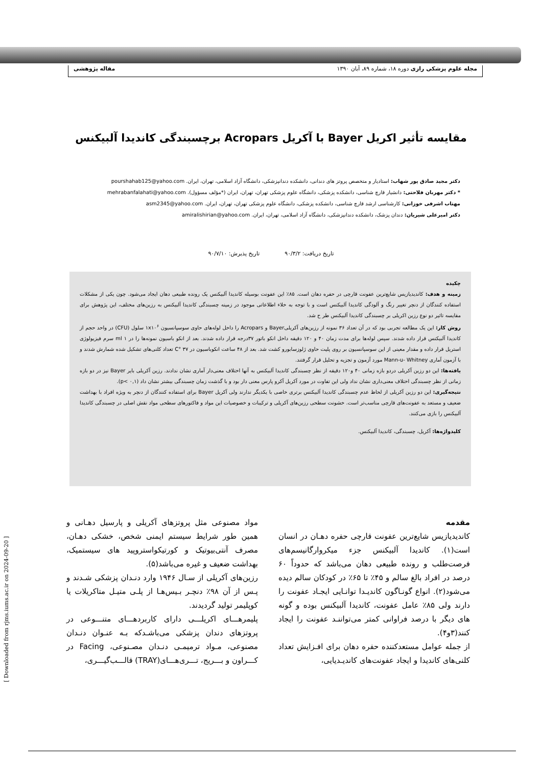مجله علوم پزشکی رازی دوره ۱۸، شماره ۸۹، آبان ۱۳۹۰ مقاله پژوهشی
[ Downloaded from rjms.iums.ac.ir on 2024-09-20 ]
مقایسه تأثیر اکریل Bayer با آکریل Acropars برچسبندگی کاندیدا آلبیکنس
دکتر مجید صادق پور شهاب: استادیار و متخصص پروتز های دندانی، دانشکده دندانپزشکی، دانشگاه آزاد اسلامی، تهران، ایران. pourshahab125@yahoo.com
* دکتر مهربان فلاحتی: دانشیار قارچ شناسی، دانشکده پزشکی، دانشگاه علوم پزشکی تهران، تهران، ایران (*مؤلف مسؤول). mehrabanfalahati@yahoo.com
مهتاب اشرفی خوزانی: کارشناسی ارشد قارچ شناسی، دانشکده پزشکی، دانشگاه علوم پزشکی تهران، تهران، ایران. asm2345@yahoo.com
دکتر امیرعلی شیریان: دندان پزشک، دانشکده دندانپزشکی، دانشگاه آزاد اسلامی، تهران، ایران. amiralishirian@yahoo.com
تاریخ دریافت: ۹۰/۳/۲ تاریخ پذیرش: ۹۰/۷/۱۰
چکیده
زمینه و هدف: کاندیدیازیس شایع‌ترین عفونت قارچی در حفره دهان است. ۸۵٪ این عفونت بوسیله کاندیدا آلبیکنس یک رونده طبیعی دهان ایجاد می‌شود. چون یکی از مشکلات استفاده کنندگان از دنچر تغییر رنگ و آلودگی کاندیدا آلبیکنس است و با توجه به خلاء اطلاعاتی موجود در زمینه چسبندگی کاندیدا آلبیکنس به رزین‌های مختلف، این پژوهش برای مقایسه تاثیر دو نوع رزین اکریلی بر چسبندگی کاندیدا آلبیکنس طر ح شد.
روش کار: این یک مطالعه تجربی بود که در آن تعداد ۳۶ نمونه از رزین‌های آکریلیBayer و Acropars را داخل لوله‌های حاوی سوسپانسیون ۱x۱۰<sup>۶</sup> سلول (CFU) در واحد حجم از کاندیدا آلبیکنس قرار داده شدند. سپس لوله‌ها برای مدت زمان ۴۰ و ۱۲۰ دقیقه داخل انکو باتور ۳۷درجه قرار داده شدند. بعد از انکو باسیون نمونه‌ها را در ml ۱ سرم فیزیولوژی استریل قرار داده و مقدار معینی از این سوسپانسیون بر روی پلیت حاوی ژلوزسابورو کشت شد. بعد از ۴۸ ساعت انکوباسیون در C° ۳۷ تعداد کلنی‌های تشکیل شده شمارش شدند و با آزمون آماری Mann-u- Whitney مورد آزمون و تجزیه و تحلیل قرار گرفتند.
یافته‌ها: این دو رزین آکریلی دردو بازه زمانی ۴۰ و۱۲۰ دقیقه از نظر چسبندگی کاندیدا آلبیکنس به آنها اختلاف معنی‌دار آماری نشان ندادند. رزین آکریلی بایر Bayer نیز در دو بازه زمانی از نظر چسبندگی اختلاف معنی‌داری نشان نداد ولی این تفاوت در مورد آکریل آکرو پارس معنی دار بود و با گذشت زمان چسبندگی بیشتر نشان داد (p< ۰,۱).
نتیجه‌گیری: این دو رزین آکریلی از لحاظ عدم چسبندگی کاندیدا آلبیکنس برتری خاصی با یکدیگر ندارند ولی آکریل Bayer برای استفاده کنندگان از دنچر به ویژه افراد با بهداشت ضعیف و مستعد به عفونت‌های قارچی مناسب‌تر است. خشونت سطحی رزین‌های آکریلی و ترکیبات و خصوصیات این مواد و فاکتورهای سطحی مواد نقش اصلی در چسبندگی کاندیدا آلبیکنس را بازی می‌کنند.
کلیدواژه‌ها: آکریل، چسبندگی، کاندیدا آلبیکنس.
مقدمه
کاندیدیازیس شایع‌ترین عفونت قارچی حفره دهـان در انسان است(۱). کاندیدا آلبیکنس جزء میکروارگانیسم‌های فرصت‌طلب و رونده طبیعی دهان می‌باشد که حدوداً ۶۰ درصد در افراد بالغ سالم و ۴۵٪ تا ۶۵٪ در کودکان سالم دیده می‌شود(۲). انواع گونـاگون کاندیـدا توانـایی ایجـاد عفونت را دارند ولی ۸۵٪ عامل عفونت، کاندیدا آلبیکنس بوده و گونه های دیگر با درصد فراوانی کمتر می‌تواننـد عفونت را ایجاد کنند(۳و۴).
از جمله عوامل مستعدکننده حفره دهان برای افـزایش تعداد کلنی‌های کاندیدا و ایجاد عفونت‌های کاندیـدیایی،
مواد مصنوعی مثل پروتزهای آکریلی و پارسیل دهـانی و همین طور شرایط سیستم ایمنی شخص، خشکی دهـان، مصرف آنتی‌بیوتیک و کورتیکواستروپید های سیستمیک، بهداشت ضعیف و غیره می‌باشد(۵).
رزین‌های آکریلی از سـال ۱۹۴۶ وارد دنـدان پزشکی شـدند و پـس از آن ۹۸٪ دنچـر بـیس‌هـا از پلـی متیـل متاکریلات یا کوپلیمر تولید گردیدند.
پلیمرهـــای اکریلـــی دارای کاربردهـــای متنـــوعی در پروتزهای دندان پزشکی می‌باشـدکه بـه عنـوان دنـدان مصنوعی، مـواد ترمیمـی دنـدان مصـنوعی، Facing در کـــراون و بـــریج، تـــری‌هـــای(TRAY) قالـــب‌گیـــری،